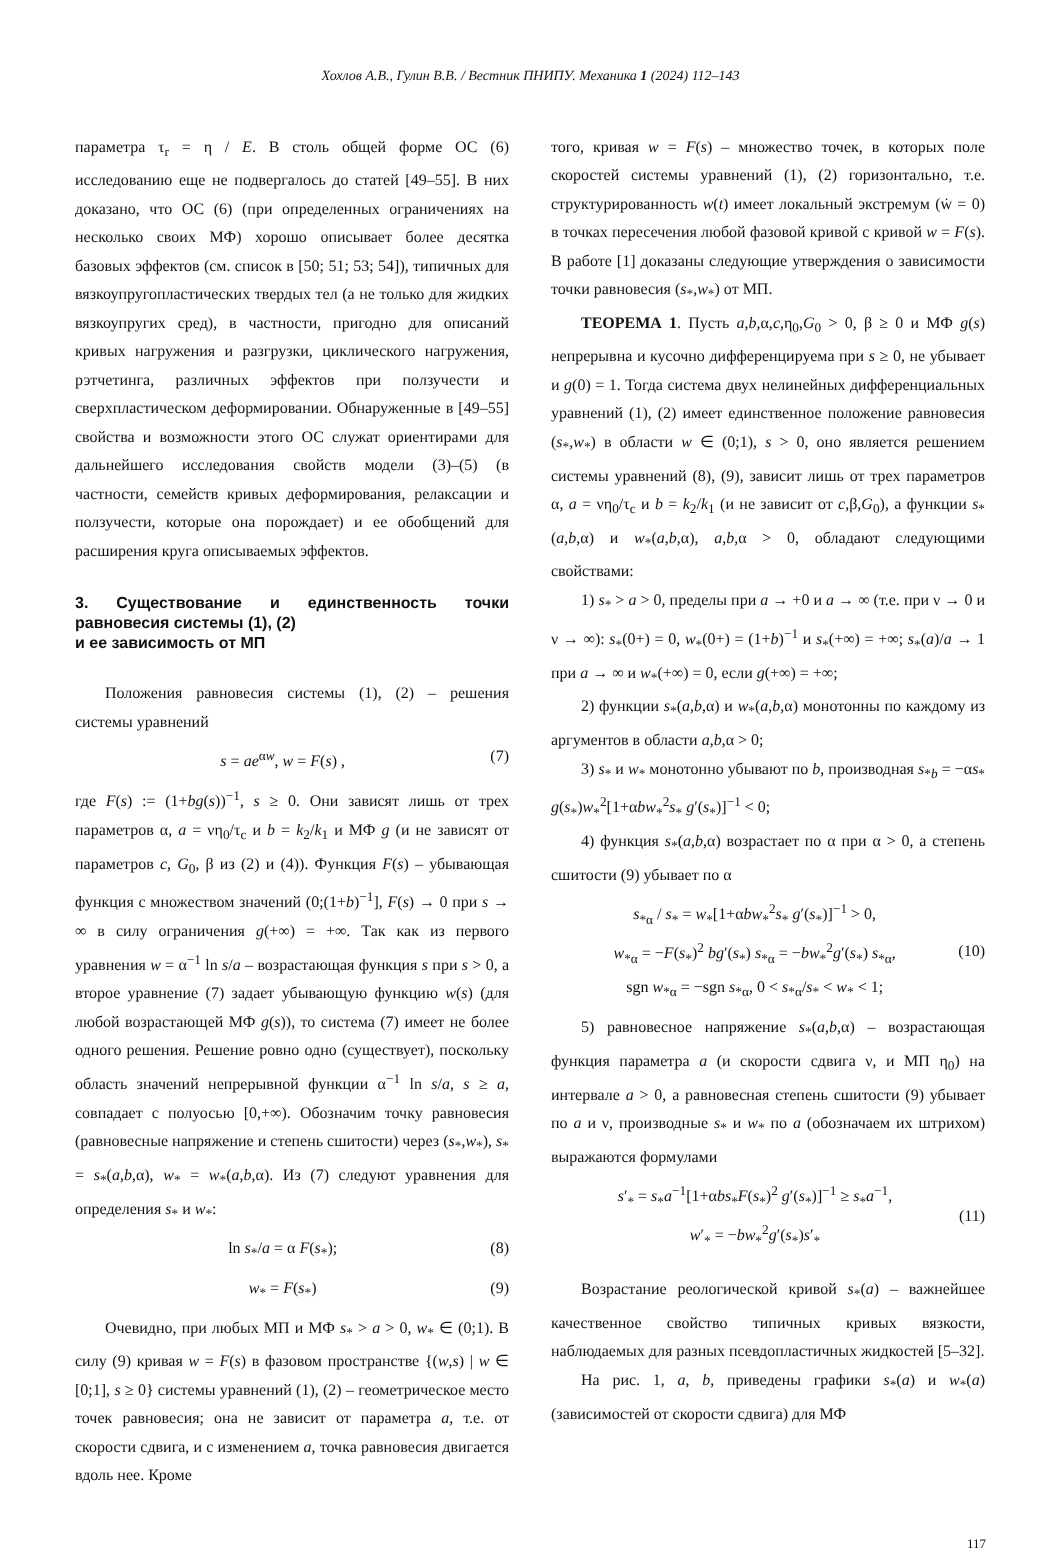Хохлов А.В., Гулин В.В. / Вестник ПНИПУ. Механика 1 (2024) 112–143
параметра τ<sub>r</sub> = η / E. В столь общей форме ОС (6) исследованию еще не подвергалось до статей [49–55]. В них доказано, что ОС (6) (при определенных ограничениях на несколько своих МФ) хорошо описывает более десятка базовых эффектов (см. список в [50; 51; 53; 54]), типичных для вязкоупругопластических твердых тел (а не только для жидких вязкоупругих сред), в частности, пригодно для описаний кривых нагружения и разгрузки, циклического нагружения, рэтчетинга, различных эффектов при ползучести и сверхпластическом деформировании. Обнаруженные в [49–55] свойства и возможности этого ОС служат ориентирами для дальнейшего исследования свойств модели (3)–(5) (в частности, семейств кривых деформирования, релаксации и ползучести, которые она порождает) и ее обобщений для расширения круга описываемых эффектов.
3. Существование и единственность точки равновесия системы (1), (2)
и ее зависимость от МП
Положения равновесия системы (1), (2) – решения системы уравнений
s = ae<sup>αw</sup>, w = F(s) , (7)
где F(s) := (1+bg(s))<sup>−1</sup>, s ≥ 0. Они зависят лишь от трех параметров α, a = νη<sub>0</sub>/τ<sub>c</sub> и b = k<sub>2</sub>/k<sub>1</sub> и МФ g (и не зависят от параметров c, G<sub>0</sub>, β из (2) и (4)). Функция F(s) – убывающая функция с множеством значений (0;(1+b)<sup>−1</sup>], F(s) → 0 при s → ∞ в силу ограничения g(+∞) = +∞. Так как из первого уравнения w = α<sup>−1</sup> ln s/a – возрастающая функция s при s > 0, а второе уравнение (7) задает убывающую функцию w(s) (для любой возрастающей МФ g(s)), то система (7) имеет не более одного решения. Решение ровно одно (существует), поскольку область значений непрерывной функции α<sup>−1</sup> ln s/a, s ≥ a, совпадает с полуосью [0,+∞). Обозначим точку равновесия (равновесные напряжение и степень сшитости) через (s<sub>*</sub>,w<sub>*</sub>), s<sub>*</sub> = s<sub>*</sub>(a,b,α), w<sub>*</sub> = w<sub>*</sub>(a,b,α). Из (7) следуют уравнения для определения s<sub>*</sub> и w<sub>*</sub>:
ln s<sub>*</sub>/a = α F(s<sub>*</sub>); (8)
w<sub>*</sub> = F(s<sub>*</sub>) (9)
Очевидно, при любых МП и МФ s<sub>*</sub> > a > 0, w<sub>*</sub> ∈ (0;1). В силу (9) кривая w = F(s) в фазовом пространстве {(w,s) | w ∈ [0;1], s ≥ 0} системы уравнений (1), (2) – геометрическое место точек равновесия; она не зависит от параметра a, т.е. от скорости сдвига, и с изменением a, точка равновесия двигается вдоль нее. Кроме
того, кривая w = F(s) – множество точек, в которых поле скоростей системы уравнений (1), (2) горизонтально, т.е. структурированность w(t) имеет локальный экстремум (ẇ = 0) в точках пересечения любой фазовой кривой с кривой w = F(s). В работе [1] доказаны следующие утверждения о зависимости точки равновесия (s<sub>*</sub>,w<sub>*</sub>) от МП.
ТЕОРЕМА 1. Пусть a,b,α,c,η<sub>0</sub>,G<sub>0</sub> > 0, β ≥ 0 и МФ g(s) непрерывна и кусочно дифференцируема при s ≥ 0, не убывает и g(0) = 1. Тогда система двух нелинейных дифференциальных уравнений (1), (2) имеет единственное положение равновесия (s<sub>*</sub>,w<sub>*</sub>) в области w ∈ (0;1), s > 0, оно является решением системы уравнений (8), (9), зависит лишь от трех параметров α, a = νη<sub>0</sub>/τ<sub>c</sub> и b = k<sub>2</sub>/k<sub>1</sub> (и не зависит от c,β,G<sub>0</sub>), а функции s<sub>*</sub>(a,b,α) и w<sub>*</sub>(a,b,α), a,b,α > 0, обладают следующими свойствами:
1) s<sub>*</sub> > a > 0, пределы при a → +0 и a → ∞ (т.е. при ν → 0 и ν → ∞): s<sub>*</sub>(0+) = 0, w<sub>*</sub>(0+) = (1+b)<sup>−1</sup> и s<sub>*</sub>(+∞) = +∞; s<sub>*</sub>(a)/a → 1 при a → ∞ и w<sub>*</sub>(+∞) = 0, если g(+∞) = +∞;
2) функции s<sub>*</sub>(a,b,α) и w<sub>*</sub>(a,b,α) монотонны по каждому из аргументов в области a,b,α > 0;
3) s<sub>*</sub> и w<sub>*</sub> монотонно убывают по b, производная s<sub>*b</sub> = −αs<sub>*</sub> g(s<sub>*</sub>)w<sub>*</sub><sup>2</sup>[1+αbw<sub>*</sub><sup>2</sup>s<sub>*</sub> g′(s<sub>*</sub>)]<sup>−1</sup> < 0;
4) функция s<sub>*</sub>(a,b,α) возрастает по α при α > 0, а степень сшитости (9) убывает по α
s<sub>*α</sub> / s<sub>*</sub> = w<sub>*</sub>[1+αbw<sub>*</sub><sup>2</sup>s<sub>*</sub> g′(s<sub>*</sub>)]<sup>−1</sup> > 0,
w<sub>*α</sub> = −F(s<sub>*</sub>)<sup>2</sup> bg′(s<sub>*</sub>) s<sub>*α</sub> = −bw<sub>*</sub><sup>2</sup>g′(s<sub>*</sub>) s<sub>*α</sub>,
sgn w<sub>*α</sub> = −sgn s<sub>*α</sub>, 0 < s<sub>*α</sub>/s<sub>*</sub> < w<sub>*</sub> < 1; (10)
5) равновесное напряжение s<sub>*</sub>(a,b,α) – возрастающая функция параметра a (и скорости сдвига ν, и МП η<sub>0</sub>) на интервале a > 0, а равновесная степень сшитости (9) убывает по a и ν, производные s<sub>*</sub> и w<sub>*</sub> по a (обозначаем их штрихом) выражаются формулами
s′<sub>*</sub> = s<sub>*</sub>a<sup>−1</sup>[1+αbs<sub>*</sub>F(s<sub>*</sub>)<sup>2</sup> g′(s<sub>*</sub>)]<sup>−1</sup> ≥ s<sub>*</sub>a<sup>−1</sup>,
w′<sub>*</sub> = −bw<sub>*</sub><sup>2</sup>g′(s<sub>*</sub>)s′<sub>*</sub> (11)
Возрастание реологической кривой s<sub>*</sub>(a) – важнейшее качественное свойство типичных кривых вязкости, наблюдаемых для разных псевдопластичных жидкостей [5–32].
На рис. 1, a, b, приведены графики s<sub>*</sub>(a) и w<sub>*</sub>(a) (зависимостей от скорости сдвига) для МФ
117